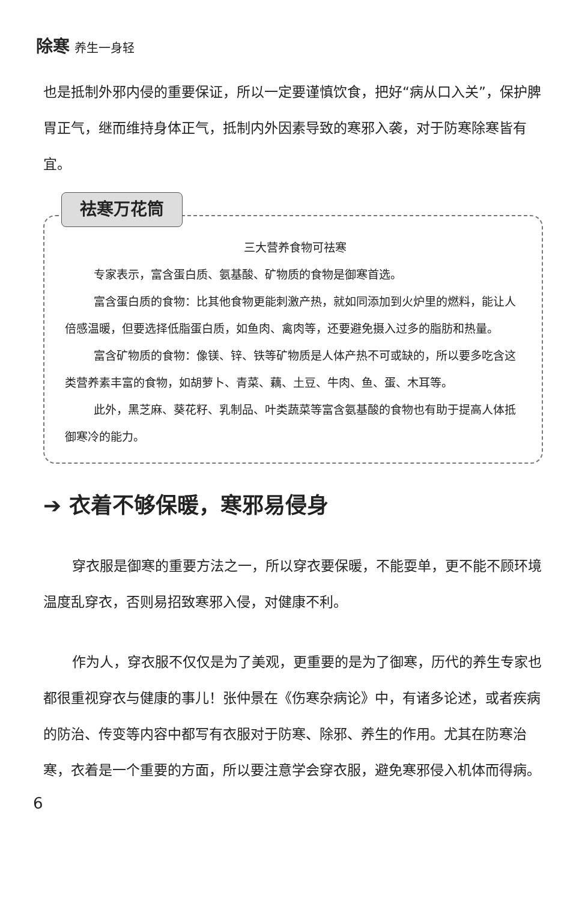除寒 养生一身轻
也是抵制外邪内侵的重要保证，所以一定要谨慎饮食，把好“病从口入关”，保护脾胃正气，继而维持身体正气，抵制内外因素导致的寒邪入袭，对于防寒除寒皆有宜。
祛寒万花筒
三大营养食物可祛寒
专家表示，富含蛋白质、氨基酸、矿物质的食物是御寒首选。
富含蛋白质的食物：比其他食物更能刺激产热，就如同添加到火炉里的燃料，能让人倍感温暖，但要选择低脂蛋白质，如鱼肉、禽肉等，还要避免摄入过多的脂肪和热量。
富含矿物质的食物：像镁、锌、铁等矿物质是人体产热不可或缺的，所以要多吃含这类营养素丰富的食物，如胡萝卜、青菜、藕、土豆、牛肉、鱼、蛋、木耳等。
此外，黑芝麻、葵花籽、乳制品、叶类蔬菜等富含氨基酸的食物也有助于提高人体抵御寒冷的能力。
➔ 衣着不够保暖，寒邪易侵身
穿衣服是御寒的重要方法之一，所以穿衣要保暖，不能耍单，更不能不顾环境温度乱穿衣，否则易招致寒邪入侵，对健康不利。
作为人，穿衣服不仅仅是为了美观，更重要的是为了御寒，历代的养生专家也都很重视穿衣与健康的事儿！张仲景在《伤寒杂病论》中，有诸多论述，或者疾病的防治、传变等内容中都写有衣服对于防寒、除邪、养生的作用。尤其在防寒治寒，衣着是一个重要的方面，所以要注意学会穿衣服，避免寒邪侵入机体而得病。
6